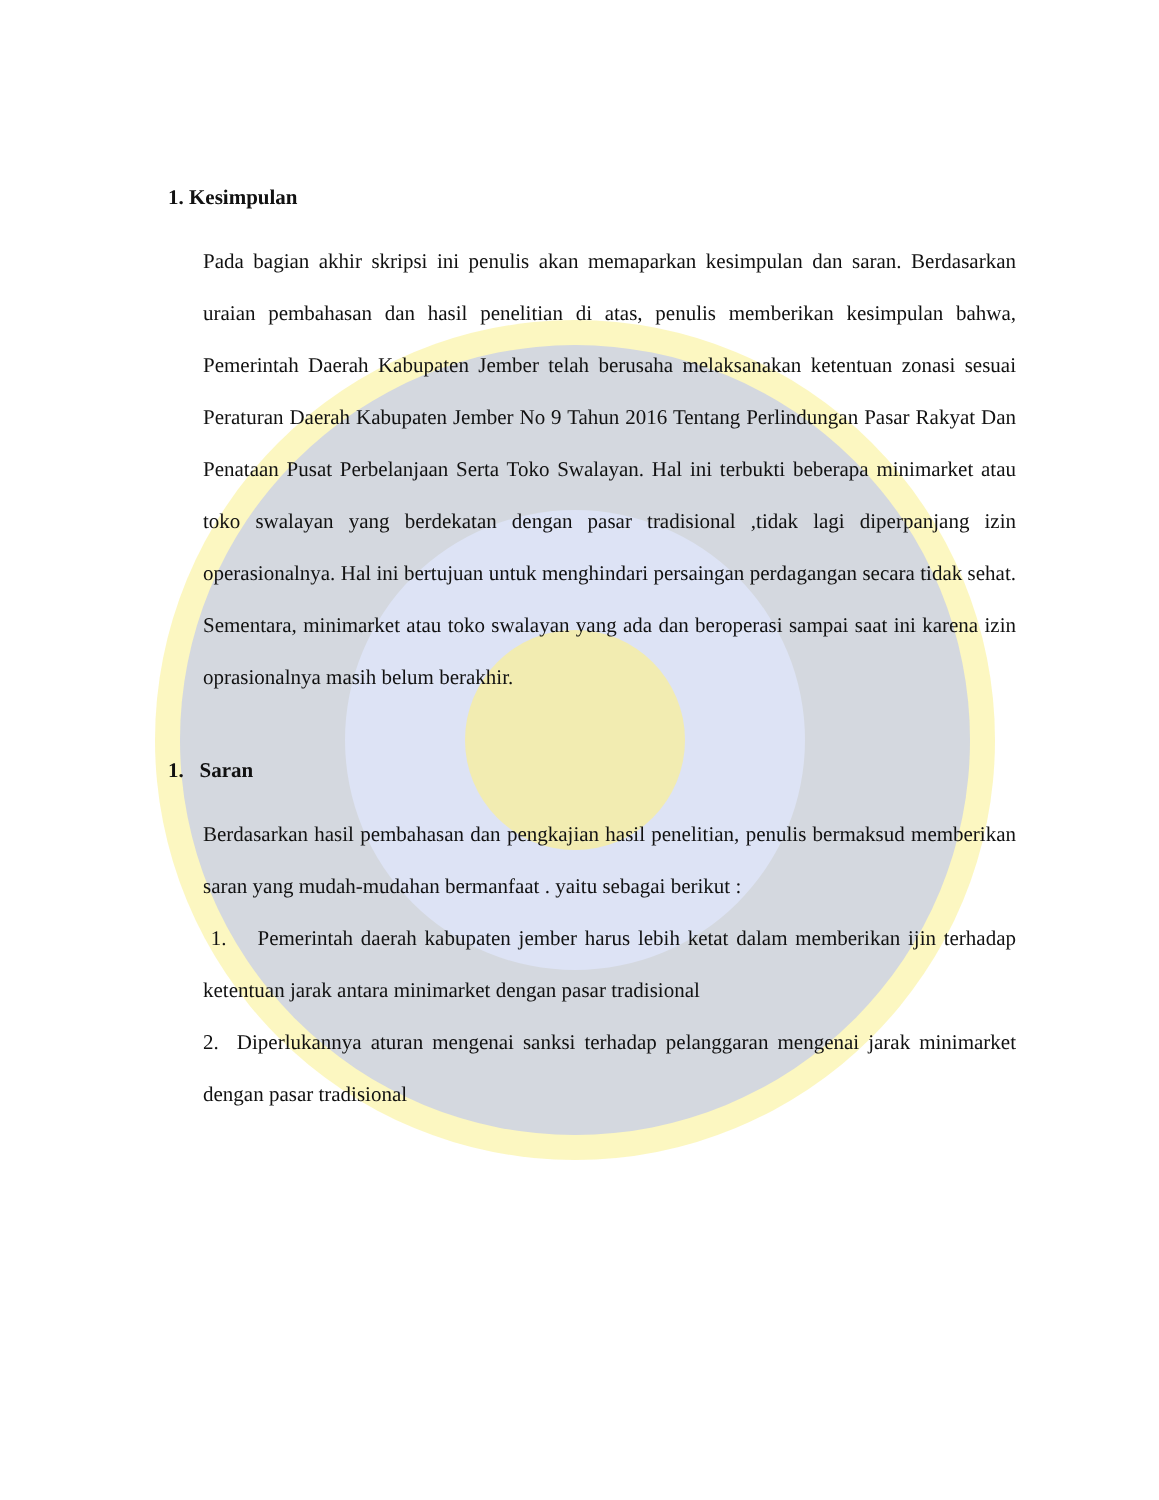1. Kesimpulan
Pada bagian akhir skripsi ini penulis akan memaparkan kesimpulan dan saran. Berdasarkan uraian pembahasan dan hasil penelitian di atas, penulis memberikan kesimpulan bahwa, Pemerintah Daerah Kabupaten Jember telah berusaha melaksanakan ketentuan zonasi sesuai Peraturan Daerah Kabupaten Jember No 9 Tahun 2016 Tentang Perlindungan Pasar Rakyat Dan Penataan Pusat Perbelanjaan Serta Toko Swalayan. Hal ini terbukti beberapa minimarket atau toko swalayan yang berdekatan dengan pasar tradisional ,tidak lagi diperpanjang izin operasionalnya. Hal ini bertujuan untuk menghindari persaingan perdagangan secara tidak sehat. Sementara, minimarket atau toko swalayan yang ada dan beroperasi sampai saat ini karena izin oprasionalnya masih belum berakhir.
1. Saran
Berdasarkan hasil pembahasan dan pengkajian hasil penelitian, penulis bermaksud memberikan saran yang mudah-mudahan bermanfaat . yaitu sebagai berikut :
1. Pemerintah daerah kabupaten jember harus lebih ketat dalam memberikan ijin terhadap ketentuan jarak antara minimarket dengan pasar tradisional
2. Diperlukannya aturan mengenai sanksi terhadap pelanggaran mengenai jarak minimarket dengan pasar tradisional